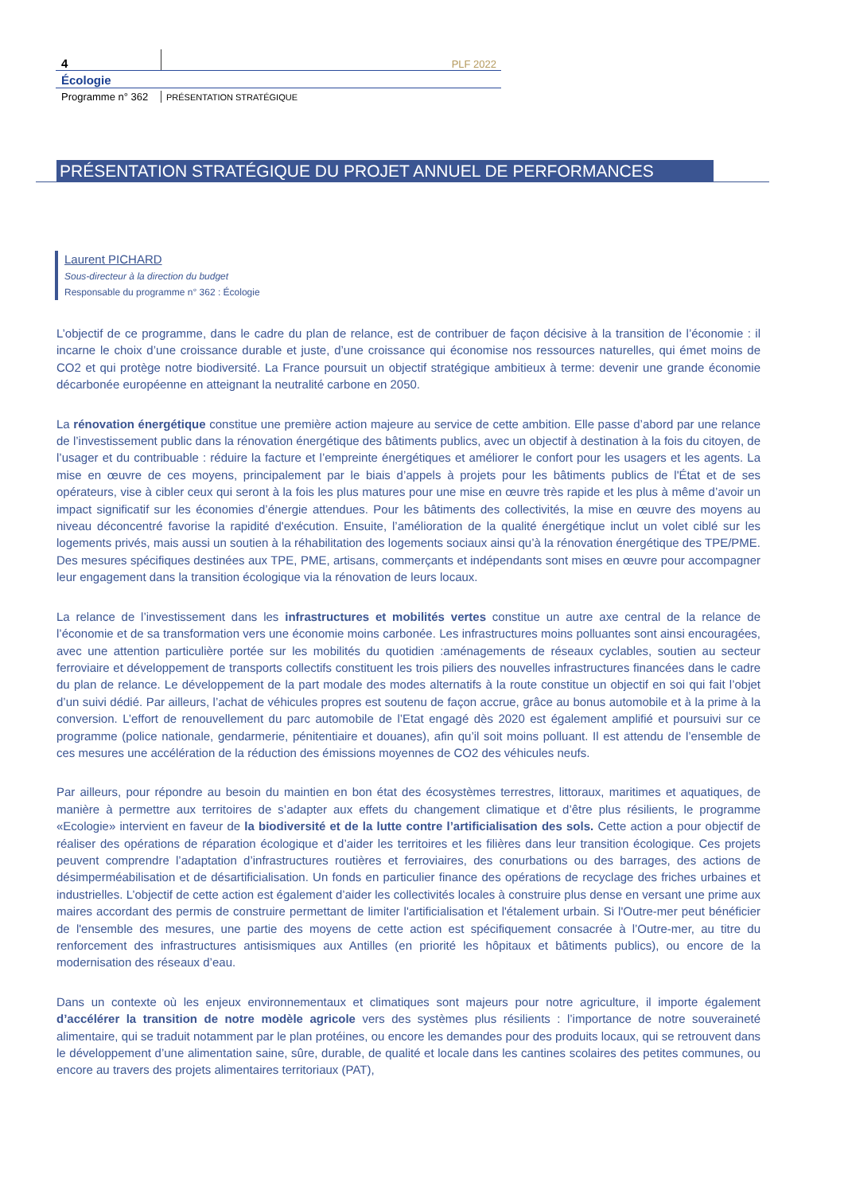4
PLF 2022
Écologie
Programme n° 362
PRÉSENTATION STRATÉGIQUE
PRÉSENTATION STRATÉGIQUE DU PROJET ANNUEL DE PERFORMANCES
Laurent PICHARD
Sous-directeur à la direction du budget
Responsable du programme n° 362 : Écologie
L’objectif de ce programme, dans le cadre du plan de relance, est de contribuer de façon décisive à la transition de l’économie : il incarne le choix d’une croissance durable et juste, d’une croissance qui économise nos ressources naturelles, qui émet moins de CO2 et qui protège notre biodiversité. La France poursuit un objectif stratégique ambitieux à terme: devenir une grande économie décarbonée européenne en atteignant la neutralité carbone en 2050.
La rénovation énergétique constitue une première action majeure au service de cette ambition. Elle passe d’abord par une relance de l’investissement public dans la rénovation énergétique des bâtiments publics, avec un objectif à destination à la fois du citoyen, de l’usager et du contribuable : réduire la facture et l’empreinte énergétiques et améliorer le confort pour les usagers et les agents. La mise en œuvre de ces moyens, principalement par le biais d’appels à projets pour les bâtiments publics de l'État et de ses opérateurs, vise à cibler ceux qui seront à la fois les plus matures pour une mise en œuvre très rapide et les plus à même d’avoir un impact significatif sur les économies d’énergie attendues. Pour les bâtiments des collectivités, la mise en œuvre des moyens au niveau déconcentré favorise la rapidité d'exécution. Ensuite, l’amélioration de la qualité énergétique inclut un volet ciblé sur les logements privés, mais aussi un soutien à la réhabilitation des logements sociaux ainsi qu’à la rénovation énergétique des TPE/PME. Des mesures spécifiques destinées aux TPE, PME, artisans, commerçants et indépendants sont mises en œuvre pour accompagner leur engagement dans la transition écologique via la rénovation de leurs locaux.
La relance de l’investissement dans les infrastructures et mobilités vertes constitue un autre axe central de la relance de l’économie et de sa transformation vers une économie moins carbonée. Les infrastructures moins polluantes sont ainsi encouragées, avec une attention particulière portée sur les mobilités du quotidien :aménagements de réseaux cyclables, soutien au secteur ferroviaire et développement de transports collectifs constituent les trois piliers des nouvelles infrastructures financées dans le cadre du plan de relance. Le développement de la part modale des modes alternatifs à la route constitue un objectif en soi qui fait l’objet d’un suivi dédié. Par ailleurs, l’achat de véhicules propres est soutenu de façon accrue, grâce au bonus automobile et à la prime à la conversion. L’effort de renouvellement du parc automobile de l’Etat engagé dès 2020 est également amplifié et poursuivi sur ce programme (police nationale, gendarmerie, pénitentiaire et douanes), afin qu’il soit moins polluant. Il est attendu de l’ensemble de ces mesures une accélération de la réduction des émissions moyennes de CO2 des véhicules neufs.
Par ailleurs, pour répondre au besoin du maintien en bon état des écosystèmes terrestres, littoraux, maritimes et aquatiques, de manière à permettre aux territoires de s’adapter aux effets du changement climatique et d’être plus résilients, le programme «Ecologie» intervient en faveur de la biodiversité et de la lutte contre l’artificialisation des sols. Cette action a pour objectif de réaliser des opérations de réparation écologique et d’aider les territoires et les filières dans leur transition écologique. Ces projets peuvent comprendre l’adaptation d’infrastructures routières et ferroviaires, des conurbations ou des barrages, des actions de désimperméabilisation et de désartificialisation. Un fonds en particulier finance des opérations de recyclage des friches urbaines et industrielles. L’objectif de cette action est également d’aider les collectivités locales à construire plus dense en versant une prime aux maires accordant des permis de construire permettant de limiter l'artificialisation et l'étalement urbain. Si l'Outre-mer peut bénéficier de l'ensemble des mesures, une partie des moyens de cette action est spécifiquement consacrée à l’Outre-mer, au titre du renforcement des infrastructures antisismiques aux Antilles (en priorité les hôpitaux et bâtiments publics), ou encore de la modernisation des réseaux d’eau.
Dans un contexte où les enjeux environnementaux et climatiques sont majeurs pour notre agriculture, il importe également d’accélérer la transition de notre modèle agricole vers des systèmes plus résilients : l’importance de notre souveraineté alimentaire, qui se traduit notamment par le plan protéines, ou encore les demandes pour des produits locaux, qui se retrouvent dans le développement d’une alimentation saine, sûre, durable, de qualité et locale dans les cantines scolaires des petites communes, ou encore au travers des projets alimentaires territoriaux (PAT),